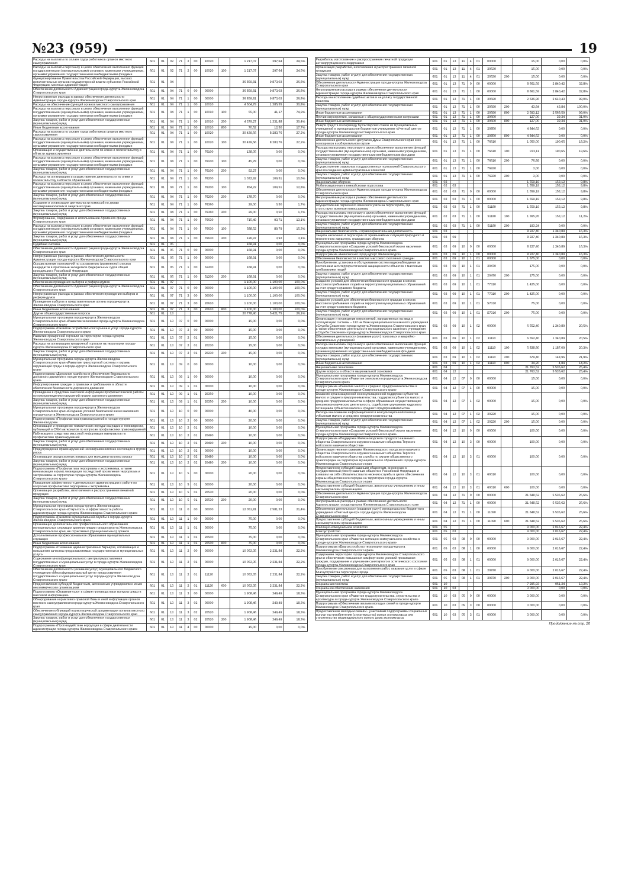№23 (959) 19
| Расходы на выплаты по оплате труда работников органов местного самоуправления | 601 | 01 | 02 | 71 | 2 | 00 | 10020 | | 1 217,07 | 297,64 | 24,5% |
| Расходы на выплаты персоналу в целях обеспечения выполнения функций государственными (муниципальными) органами, казенными учреждениями, органами управления государственными внебюджетными фондами | 601 | 01 | 02 | 71 | 2 | 00 | 10020 | 100 | 1 217,07 | 297,64 | 24,5% |
| Функционирование Правительства Российской Федерации, высших исполнительных органов государственной власти субъектов Российской Федерации, местных администраций | 601 | 01 | 04 | | | | | | 36 859,81 | 9 873,03 | 26,8% |
| Обеспечение деятельности Администрации города-курорта Железноводска Ставропольского края | 601 | 01 | 04 | 71 | 0 | 00 | 00000 | | 36 859,81 | 9 873,03 | 26,8% |
| Непрограммные расходы в рамках обеспечения деятельности Администрации города-курорта Железноводска Ставропольского края | 601 | 01 | 04 | 71 | 1 | 00 | 00000 | | 36 859,81 | 9 873,03 | 26,8% |
| Расходы на обеспечение функций органов местного самоуправления | 601 | 01 | 04 | 71 | 1 | 00 | 10010 | | 4 504,79 | 1 385,55 | 30,8% |
| Расходы на выплаты персоналу в целях обеспечения выполнения функций государственными (муниципальными) органами, казенными учреждениями, органами управления государственными внебюджетными фондами | 601 | 01 | 04 | 71 | 1 | 00 | 10010 | 100 | 55,00 | 41,17 | 74,9% |
| Закупка товаров, работ и услуг для обеспечения государственных (муниципальных) нужд | 601 | 01 | 04 | 71 | 1 | 00 | 10010 | 200 | 4 379,27 | 1 331,88 | 30,4% |
| Иные бюджетные ассигнования | 601 | 01 | 04 | 71 | 1 | 00 | 10010 | 800 | 70,52 | 12,50 | 17,7% |
| Расходы на выплаты по оплате труда работников органов местного самоуправления | 601 | 01 | 04 | 71 | 1 | 00 | 10020 | | 30 439,56 | 8 283,76 | 27,2% |
| Расходы на выплаты персоналу в целях обеспечения выполнения функций государственными (муниципальными) органами, казенными учреждениями, органами управления государственными внебюджетными фондами | 601 | 01 | 04 | 71 | 1 | 00 | 10020 | 100 | 30 439,56 | 8 283,76 | 27,2% |
| Организация и осуществление деятельности по опеке и попечительству в области здравоохранения | 601 | 01 | 04 | 71 | 1 | 00 | 76100 | | 138,05 | 0,00 | 0,0% |
| Расходы на выплаты персоналу в целях обеспечения выполнения функций государственными (муниципальными) органами, казенными учреждениями, органами управления государственными внебюджетными фондами | 601 | 01 | 04 | 71 | 1 | 00 | 76100 | 100 | 45,78 | 0,00 | 0,0% |
| Закупка товаров, работ и услуг для обеспечения государственных (муниципальных) нужд | 601 | 01 | 04 | 71 | 1 | 00 | 76100 | 200 | 92,27 | 0,00 | 0,0% |
| Расходы на организацию и осуществление деятельности по опеке и попечительству в области образования | 601 | 01 | 04 | 71 | 1 | 00 | 76200 | | 1 032,92 | 109,51 | 10,6% |
| Расходы на выплаты персоналу в целях обеспечения выполнения функций государственными (муниципальными) органами, казенными учреждениями, органами управления государственными внебюджетными фондами | 601 | 01 | 04 | 71 | 1 | 00 | 76200 | 100 | 854,22 | 109,51 | 12,8% |
| Закупка товаров, работ и услуг для обеспечения государственных (муниципальных) нужд | 601 | 01 | 04 | 71 | 1 | 00 | 76200 | 200 | 178,70 | 0,00 | 0,0% |
| Создание и организация деятельности комиссий по делам несовершеннолетних и защите их прав | 601 | 01 | 04 | 71 | 1 | 00 | 76360 | | 29,00 | 0,50 | 1,7% |
| Закупка товаров, работ и услуг для обеспечения государственных (муниципальных) нужд | 601 | 01 | 04 | 71 | 1 | 00 | 76360 | 200 | 29,00 | 0,50 | 1,7% |
| Формирование, содержание и использование Архивного фонда Ставропольского края | 601 | 01 | 04 | 71 | 1 | 00 | 76630 | | 715,49 | 93,71 | 13,1% |
| Расходы на выплаты персоналу в целях обеспечения выполнения функций государственными (муниципальными) органами, казенными учреждениями, органами управления государственными внебюджетными фондами | 601 | 01 | 04 | 71 | 1 | 00 | 76630 | 100 | 588,52 | 89,79 | 15,3% |
| Закупка товаров, работ и услуг для обеспечения государственных (муниципальных) нужд | 601 | 01 | 04 | 71 | 1 | 00 | 76630 | 200 | 126,97 | 3,92 | 3,1% |
| Судебная система | 601 | 01 | 05 | | | | | | 168,91 | 0,00 | 0,0% |
| Обеспечение деятельности Администрации города-курорта Железноводска Ставропольского края | 601 | 01 | 05 | 71 | 0 | 00 | 00000 | | 168,91 | 0,00 | 0,0% |
| Непрограммные расходы в рамках обеспечения деятельности Администрации города-курорта Железноводска Ставропольского края | 601 | 01 | 05 | 71 | 1 | 00 | 00000 | | 168,91 | 0,00 | 0,0% |
| Осуществление полномочий по составлению (изменению) списков кандидатов в присяжные заседатели федеральных судов общей юрисдикции в Российской Федерации | 601 | 01 | 05 | 71 | 1 | 00 | 51200 | | 168,91 | 0,00 | 0,0% |
| Закупка товаров, работ и услуг для обеспечения государственных (муниципальных) нужд | 601 | 01 | 05 | 71 | 1 | 00 | 51200 | 200 | 168,91 | 0,00 | 0,0% |
| Обеспечение проведения выборов и референдумов | 601 | 01 | 07 | | | | | | 1 100,00 | 1 100,00 | 100,0% |
| Обеспечение деятельности Администрации города-курорта Железноводска Ставропольского края | 601 | 01 | 07 | 71 | 0 | 00 | 00000 | | 1 100,00 | 1 100,00 | 100,0% |
| Непрограммные расходы в рамках обеспечения проведения выборов и референдумов | 601 | 01 | 07 | 71 | 3 | 00 | 00000 | | 1 100,00 | 1 100,00 | 100,0% |
| Проведение выборов в представительные органы города-курорта Железноводска Ставропольского края | 601 | 01 | 07 | 71 | 3 | 00 | 20610 | | 1 100,00 | 1 100,00 | 100,0% |
| Иные бюджетные ассигнования | 601 | 01 | 07 | 71 | 3 | 00 | 20610 | 800 | 1 100,00 | 1 100,00 | 100,0% |
| Другие общегосударственные вопросы | 601 | 01 | 13 | | | | | | 20 778,40 | 5 421,75 | 26,1% |
| Муниципальная программа города-курорта Железноводска Ставропольского края «Развитие экономики города-курорта Железноводска Ставропольского края» | 601 | 01 | 13 | 07 | 0 | 00 | 00000 | | 15,00 | 0,00 | 0,0% |
| Подпрограмма «Развитие потребительского рынка и услуг города-курорта Железноводска Ставропольского края» | 601 | 01 | 13 | 07 | 2 | 00 | 00000 | | 15,00 | 0,00 | 0,0% |
| Развитие ярмарочной торговли на территории города-курорта Железноводска Ставропольского края | 601 | 01 | 13 | 07 | 2 | 01 | 00000 | | 15,00 | 0,00 | 0,0% |
| Расходы на организацию ярмарочной торговли на территории города-курорта Железноводска Ставропольского края | 601 | 01 | 13 | 07 | 2 | 01 | 20230 | | 15,00 | 0,00 | 0,0% |
| Закупка товаров, работ и услуг для обеспечения государственных (муниципальных) нужд | 601 | 01 | 13 | 07 | 2 | 01 | 20230 | 200 | 15,00 | 0,00 | 0,0% |
| Муниципальная программа города-курорта Железноводска Ставропольского края «Развитие транспортной системы и охрана окружающей среды в городе-курорте Железноводске Ставропольского края» | 601 | 01 | 13 | 09 | 0 | 00 | 00000 | | 10,00 | 0,00 | 0,0% |
| Подпрограмма «Дорожное хозяйство и обеспечение безопасности дорожного движения в городе-курорте Железноводске Ставропольского края» | 601 | 01 | 13 | 09 | 1 | 00 | 00000 | | 10,00 | 0,00 | 0,0% |
| Информирование граждан о правилах и требованиях в области обеспечения безопасности дорожного движения | 601 | 01 | 13 | 09 | 1 | 01 | 00000 | | 10,00 | 0,00 | 0,0% |
| Проведение в средствах массовой информации профилактической работы по предупреждению нарушений правил дорожного движения | 601 | 01 | 13 | 09 | 1 | 01 | 20350 | | 10,00 | 0,00 | 0,0% |
| Закупка товаров, работ и услуг для обеспечения государственных (муниципальных) нужд | 601 | 01 | 13 | 09 | 1 | 01 | 20350 | 200 | 10,00 | 0,00 | 0,0% |
| Муниципальная программа города-курорта Железноводска Ставропольского края «Создание условий безопасной жизни населения города-курорта Железноводска Ставропольского края» | 601 | 01 | 13 | 10 | 0 | 00 | 00000 | | 40,00 | 0,00 | 0,0% |
| Подпрограмма «Профилактика правонарушений в городе-курорте Железноводске» | 601 | 01 | 13 | 10 | 2 | 00 | 00000 | | 20,00 | 0,00 | 0,0% |
| Организация и проведение тематических передач на радио и телевидении, публикаций в СМИ материалов по вопросам профилактики правонарушений | 601 | 01 | 13 | 10 | 2 | 01 | 00000 | | 10,00 | 0,00 | 0,0% |
| Публикация в средствах массовой информации материалов по профилактике правонарушений | 601 | 01 | 13 | 10 | 2 | 01 | 20490 | | 10,00 | 0,00 | 0,0% |
| Закупка товаров, работ и услуг для обеспечения государственных (муниципальных) нужд | 601 | 01 | 13 | 10 | 2 | 01 | 20490 | 200 | 10,00 | 0,00 | 0,0% |
| Предупреждение правонарушений несовершеннолетних состоящих в группе риска | 601 | 01 | 13 | 10 | 2 | 02 | 00000 | | 10,00 | 0,00 | 0,0% |
| Организация экскурсионных поездок для молодежи «группы риска» | 601 | 01 | 13 | 10 | 2 | 02 | 20480 | | 10,00 | 0,00 | 0,0% |
| Закупка товаров, работ и услуг для обеспечения государственных (муниципальных) нужд | 601 | 01 | 13 | 10 | 2 | 02 | 20480 | 200 | 10,00 | 0,00 | 0,0% |
| Подпрограмма «Профилактика терроризма и экстремизма, а также минимизация и (или) ликвидация последствий проявления терроризма и экстремизма на территории города-курорта Железноводска Ставропольского края» | 601 | 01 | 13 | 10 | 5 | 00 | 00000 | | 20,00 | 0,00 | 0,0% |
| Повышение эффективности деятельности администрации в работе по вопросам профилактики терроризма и экстремизма | 601 | 01 | 13 | 10 | 5 | 01 | 00000 | | 20,00 | 0,00 | 0,0% |
| Организация разработки, изготовления и распространения печатной продукции | 601 | 01 | 13 | 10 | 5 | 01 | 20530 | | 20,00 | 0,00 | 0,0% |
| Закупка товаров, работ и услуг для обеспечения государственных (муниципальных) нужд | 601 | 01 | 13 | 10 | 5 | 01 | 20530 | 200 | 20,00 | 0,00 | 0,0% |
| Муниципальная программа города-курорта Железноводска Ставропольского края «Открытость и эффективность работы администрации города-курорта Железноводска Ставропольского края» | 601 | 01 | 13 | 11 | 0 | 00 | 00000 | | 12 051,81 | 2 581,33 | 21,4% |
| Подпрограмма «Развитие муниципальной службы в городе-курорте Железноводске Ставропольского края» | 601 | 01 | 13 | 11 | 1 | 00 | 00000 | | 75,00 | 0,00 | 0,0% |
| Организация дополнительного профессионального образования муниципальных служащих администрации города-курорта Железноводска Ставропольского края, ее отраслевых (функциональных) органов | 601 | 01 | 13 | 11 | 1 | 01 | 00000 | | 75,00 | 0,00 | 0,0% |
| Дополнительное профессиональное образование муниципальных служащих | 601 | 01 | 13 | 11 | 1 | 01 | 20500 | | 75,00 | 0,00 | 0,0% |
| Иные бюджетные ассигнования | 601 | 01 | 13 | 11 | 1 | 01 | 20500 | 800 | 75,00 | 0,00 | 0,0% |
| Подпрограмма «Снижение административных барьеров, оптимизация и повышение качества предоставляемых государственных и муниципальных услуг» | 601 | 01 | 13 | 11 | 2 | 00 | 00000 | | 10 053,35 | 2 231,84 | 22,2% |
| Содержание многофункционального центра предоставления государственных и муниципальных услуг в городе-курорте Железноводске Ставропольского края | 601 | 01 | 13 | 11 | 2 | 01 | 00000 | | 10 053,35 | 2 231,84 | 22,2% |
| Обеспечение деятельности (оказание услуг) муниципального бюджетного учреждения «Многофункциональный центр предоставления государственных и муниципальных услуг города-курорта Железноводска Ставропольского края» | 601 | 01 | 13 | 11 | 2 | 01 | 11120 | | 10 053,35 | 2 231,84 | 22,2% |
| Предоставление субсидий бюджетным, автономным учреждениям и иным некоммерческим организациям | 601 | 01 | 13 | 11 | 2 | 01 | 11120 | 600 | 10 053,35 | 2 231,84 | 22,2% |
| Подпрограмма «Оказание услуг в сфере производства и выпуска средств массовой информации» | 601 | 01 | 13 | 11 | 3 | 00 | 00000 | | 1 908,46 | 349,49 | 18,3% |
| Обнародование нормативно-правовой базы и иной информации органов местного самоуправления города-курорта Железноводска Ставропольского края | 601 | 01 | 13 | 11 | 3 | 02 | 00000 | | 1 908,46 | 349,49 | 18,3% |
| Обеспечение публикаций нормотворческой документации органов местного самоуправления города-курорта Железноводска Ставропольского края | 601 | 01 | 13 | 11 | 3 | 02 | 20520 | | 1 908,46 | 349,49 | 18,3% |
| Закупка товаров, работ и услуг для обеспечения государственных (муниципальных) нужд | 601 | 01 | 13 | 11 | 3 | 02 | 20520 | 200 | 1 908,46 | 349,49 | 18,3% |
| Подпрограмма «Противодействие коррупции в сфере деятельности администрации города-курорта Железноводска Ставропольского края» | 601 | 01 | 13 | 11 | 4 | 00 | 00000 | | 15,00 | 0,00 | 0,0% |
| Разработка, изготовление и распространение печатной продукции антикоррупционного содержания | 601 | 01 | 13 | 11 | 4 | 01 | 00000 | | 15,00 | 0,00 | 0,0% |
| Организация разработки, изготовления и распространения печатной продукции | 601 | 01 | 13 | 11 | 4 | 01 | 20530 | | 15,00 | 0,00 | 0,0% |
| Закупка товаров, работ и услуг для обеспечения государственных (муниципальных) нужд | 601 | 01 | 13 | 11 | 4 | 01 | 20530 | 200 | 15,00 | 0,00 | 0,0% |
| Обеспечение деятельности Администрации города-курорта Железноводска Ставропольского края | 601 | 01 | 13 | 71 | 0 | 00 | 00000 | | 8 661,59 | 2 840,42 | 32,8% |
| Непрограммные расходы в рамках обеспечения деятельности Администрации города-курорта Железноводска Ставропольского края | 601 | 01 | 13 | 71 | 1 | 00 | 00000 | | 8 661,59 | 2 840,42 | 32,8% |
| Расходы на исполнение судебных актов и на уплату государственной пошлины | 601 | 01 | 13 | 71 | 1 | 00 | 20590 | | 2 636,96 | 2 610,43 | 99,0% |
| Закупка товаров, работ и услуг для обеспечения государственных (муниципальных) нужд | 601 | 01 | 13 | 71 | 1 | 00 | 20590 | 200 | 43,84 | 43,84 | 100,0% |
| Иные бюджетные ассигнования | 601 | 01 | 13 | 71 | 1 | 00 | 20590 | 800 | 2 593,12 | 2 566,59 | 99,0% |
| Прочие мероприятия, связанные с общегосударственными вопросами | 601 | 01 | 13 | 71 | 1 | 00 | 20600 | | 127,00 | 39,34 | 31,0% |
| Иные бюджетные ассигнования | 601 | 01 | 13 | 71 | 1 | 00 | 20600 | 800 | 127,00 | 39,34 | 31,0% |
| Резерв средств по переводу бухгалтерских ставок из муниципальных учреждений в муниципальное бюджетное учреждение «Учетный центр» города-курорта Железноводска Ставропольского края | 601 | 01 | 13 | 71 | 1 | 00 | 20850 | | 4 844,63 | 0,00 | 0,0% |
| Иные бюджетные ассигнования | 601 | 01 | 13 | 71 | 1 | 00 | 20850 | 800 | 4 844,63 | 0,00 | 0,0% |
| Обеспечение деятельности депутатов Думы Ставропольского края и их помощников в избирательном округе | 601 | 01 | 13 | 71 | 1 | 00 | 76610 | | 1 050,00 | 190,65 | 18,2% |
| Расходы на выплаты персоналу в целях обеспечения выполнения функций государственными (муниципальными) органами, казенными учреждениями, органами управления государственными внебюджетными фондами | 601 | 01 | 13 | 71 | 1 | 00 | 76610 | 100 | 973,11 | 190,65 | 19,6% |
| Закупка товаров, работ и услуг для обеспечения государственных (муниципальных) нужд | 601 | 01 | 13 | 71 | 1 | 00 | 76610 | 200 | 76,89 | 0,00 | 0,0% |
| Осуществление отдельных государственных полномочий Ставропольского края по созданию административных комиссий | 601 | 01 | 13 | 71 | 1 | 00 | 76930 | | 3,00 | 0,00 | 0,0% |
| Закупка товаров, работ и услуг для обеспечения государственных (муниципальных) нужд | 601 | 01 | 13 | 71 | 1 | 00 | 76930 | 200 | 3,00 | 0,00 | 0,0% |
| Национальная оборона | 601 | 02 | | | | | | | 1 559,19 | 153,12 | 9,8% |
| Мобилизационная и вневойсковая подготовка | 601 | 02 | 03 | | | | | | 1 559,19 | 153,12 | 9,8% |
| Обеспечение деятельности Администрации города-курорта Железноводска Ставропольского края | 601 | 02 | 03 | 71 | 0 | 00 | 00000 | | 1 559,19 | 153,12 | 9,8% |
| Непрограммные расходы в рамках обеспечения деятельности Администрации города-курорта Железноводска Ставропольского края | 601 | 02 | 03 | 71 | 1 | 00 | 00000 | | 1 559,19 | 153,12 | 9,8% |
| Осуществление первичного воинского учета на территориях, где отсутствуют военные комиссариаты | 601 | 02 | 03 | 71 | 1 | 00 | 51180 | | 1 559,19 | 153,12 | 9,8% |
| Расходы на выплаты персоналу в целях обеспечения выполнения функций государственными (муниципальными) органами, казенными учреждениями, органами управления государственными внебюджетными фондами | 601 | 02 | 03 | 71 | 1 | 00 | 51180 | 100 | 1 365,95 | 153,12 | 11,2% |
| Закупка товаров, работ и услуг для обеспечения государственных (муниципальных) нужд | 601 | 02 | 03 | 71 | 1 | 00 | 51180 | 200 | 193,24 | 0,00 | 0,0% |
| Национальная безопасность и правоохранительная деятельность | 601 | 03 | | | | | | | 8 227,40 | 1 340,89 | 16,3% |
| Защита населения и территории от чрезвычайных ситуаций природного и техногенного характера, гражданская оборона | 601 | 03 | 09 | | | | | | 8 227,40 | 1 340,89 | 16,3% |
| Муниципальная программа города-курорта Железноводска Ставропольского края «Создание условий безопасной жизни населения города-курорта Железноводска Ставропольского края» | 601 | 03 | 09 | 10 | 0 | 00 | 00000 | | 8 227,40 | 1 340,89 | 16,3% |
| Подпрограмма «Безопасный город-курорт Железноводск» | 601 | 03 | 09 | 10 | 1 | 00 | 00000 | | 8 227,40 | 1 340,89 | 16,3% |
| Обеспечение безопасности в местах массового скопления граждан | 601 | 03 | 09 | 10 | 1 | 01 | 00000 | | 1 675,00 | 0,00 | 0,0% |
| Приобретение, установка и обслуживание систем видеонаблюдения за состоянием антитеррористической защищенности объектов с массовым пребыванием людей | 601 | 03 | 09 | 10 | 1 | 01 | 20470 | | 175,00 | 0,00 | 0,0% |
| Закупка товаров, работ и услуг для обеспечения государственных (муниципальных) нужд | 601 | 03 | 09 | 10 | 1 | 01 | 20470 | 200 | 175,00 | 0,00 | 0,0% |
| Создание условий для обеспечения безопасности граждан в местах массового пребывания людей на территории муниципальных образований за счет средств краевого бюджета | 601 | 03 | 09 | 10 | 1 | 01 | 77310 | | 1 425,00 | 0,00 | 0,0% |
| Закупка товаров, работ и услуг для обеспечения государственных (муниципальных) нужд | 601 | 03 | 09 | 10 | 1 | 01 | 77310 | 200 | 1 425,00 | 0,00 | 0,0% |
| Создание условий для обеспечения безопасности граждан в местах массового пребывания людей на территории муниципальных образований за счет средств местного бюджета | 601 | 03 | 09 | 10 | 1 | 01 | S7310 | | 75,00 | 0,00 | 0,0% |
| Закупка товаров, работ и услуг для обеспечения государственных (муниципальных) нужд | 601 | 03 | 09 | 10 | 1 | 01 | S7310 | 200 | 75,00 | 0,00 | 0,0% |
| Организация и проведение мероприятий, направленных на ввод в эксплуатацию системы – 112 на базе муниципального казенного учреждения «Служба Спасения» города-курорта Железноводска Ставропольского края, а также обеспечение деятельности муниципального казенного учреждения «Служба Спасения» города-курорта Железноводска Ставропольского края | 601 | 03 | 09 | 10 | 1 | 02 | 00000 | | 6 552,40 | 1 340,89 | 20,5% |
| Обеспечение деятельности (оказание услуг) поисковых и аварийно-спасательных учреждений | 601 | 03 | 09 | 10 | 1 | 02 | 11110 | | 6 552,40 | 1 340,89 | 20,5% |
| Расходы на выплаты персоналу в целях обеспечения выполнения функций государственными (муниципальными) органами, казенными учреждениями, органами управления государственными внебюджетными фондами | 601 | 03 | 09 | 10 | 1 | 02 | 11110 | 100 | 5 838,80 | 1 187,09 | 20,3% |
| Закупка товаров, работ и услуг для обеспечения государственных (муниципальных) нужд | 601 | 03 | 09 | 10 | 1 | 02 | 11110 | 200 | 679,40 | 148,96 | 21,9% |
| Иные бюджетные ассигнования | 601 | 03 | 09 | 10 | 1 | 02 | 11110 | 800 | 34,20 | 4,84 | 14,2% |
| Национальная экономика | 601 | 04 | | | | | | | 21 763,52 | 5 535,62 | 25,4% |
| Другие вопросы в области национальной экономики | 601 | 04 | 12 | | | | | | 21 763,52 | 5 535,62 | 25,4% |
| Муниципальная программа города-курорта Железноводска Ставропольского края «Развитие экономики города-курорта Железноводска Ставропольского края» | 601 | 04 | 12 | 07 | 0 | 00 | 00000 | | 15,00 | 0,00 | 0,0% |
| Подпрограмма «Развитие малого и среднего предпринимательства в городе-курорте Железноводске Ставропольского края» | 601 | 04 | 12 | 07 | 1 | 00 | 00000 | | 15,00 | 0,00 | 0,0% |
| Оказание организационной и консультационной поддержки субъектов малого и среднего предпринимательства, поддержки субъектов малого и среднего предпринимательства в сфере образования осуществляющих внешнеэкономическую деятельность, содействие улучшению кадрового потенциала субъектов малого и среднего предпринимательства | 601 | 04 | 12 | 07 | 1 | 02 | 00000 | | 15,00 | 0,00 | 0,0% |
| Расходы на оказание информационной и консультационной помощи субъектам малого и среднего предпринимательства | 601 | 04 | 12 | 07 | 1 | 02 | 20220 | | 15,00 | 0,00 | 0,0% |
| Закупка товаров, работ и услуг для обеспечения государственных (муниципальных) нужд | 601 | 04 | 12 | 07 | 1 | 02 | 20220 | 200 | 15,00 | 0,00 | 0,0% |
| Муниципальная программа города-курорта Железноводска Ставропольского края «Создание условий безопасной жизни населения города-курорта Железноводска Ставропольского края» | 601 | 04 | 12 | 10 | 0 | 00 | 00000 | | 100,00 | 0,00 | 0,0% |
| Подпрограмма «Поддержка Железноводского городского казачьего общества Ставропольского окружного казачьего общества Терского войскового казачьего общества» | 601 | 04 | 12 | 10 | 3 | 00 | 00000 | | 100,00 | 0,00 | 0,0% |
| Организация несения казаками Железноводского городского казачьего общества Ставропольского окружного казачьего общества Терского войскового казачьего общества службы по охране общественного правопорядка на территории муниципального образования города-курорта Железноводска Ставропольского края | 601 | 04 | 12 | 10 | 3 | 01 | 00000 | | 100,00 | 0,00 | 0,0% |
| Предоставление субсидий казачьим обществам, внесенным в государственный реестр казачьих обществ в Российской Федерации и взявшим на себя обязательства по несению службы в целях обеспечения охраны общественного порядка на территории города-курорта Железноводска Ставропольского края | 601 | 04 | 12 | 10 | 3 | 01 | 60010 | | 100,00 | 0,00 | 0,0% |
| Предоставление субсидий бюджетным, автономным учреждениям и иным некоммерческим организациям | 601 | 04 | 12 | 10 | 3 | 01 | 60010 | 600 | 100,00 | 0,00 | 0,0% |
| Обеспечение деятельности Администрации города-курорта Железноводска Ставропольского края | 601 | 04 | 12 | 71 | 0 | 00 | 00000 | | 21 648,52 | 5 535,62 | 25,6% |
| Непрограммные расходы в рамках обеспечения деятельности Администрации города-курорта Железноводска Ставропольского края | 601 | 04 | 12 | 71 | 1 | 00 | 00000 | | 21 648,52 | 5 535,62 | 25,6% |
| Обеспечение деятельности (оказание услуг) муниципального бюджетного учреждения «Учетный центр» города-курорта Железноводска Ставропольского края | 601 | 04 | 12 | 71 | 1 | 00 | 11090 | | 21 648,52 | 5 535,62 | 25,6% |
| Предоставление субсидий бюджетным, автономным учреждениям и иным некоммерческим организациям | 601 | 04 | 12 | 71 | 1 | 00 | 11090 | 600 | 21 648,52 | 5 535,62 | 25,6% |
| Жилищно-коммунальное хозяйство | 601 | 05 | | | | | | | 9 000,00 | 2 016,67 | 22,4% |
| Благоустройство | 601 | 05 | 03 | | | | | | 9 000,00 | 2 016,67 | 22,4% |
| Муниципальная программа города-курорта Железноводска Ставропольского края «Развитие жилищно-коммунального хозяйства в городе-курорте Железноводске Ставропольского края» | 601 | 05 | 03 | 08 | 0 | 00 | 00000 | | 9 000,00 | 2 016,67 | 22,4% |
| Подпрограмма «Благоустройство территории города-курорта Железноводска Ставропольского края» | 601 | 05 | 03 | 08 | 1 | 00 | 00000 | | 9 000,00 | 2 016,67 | 22,4% |
| Содержание территории города-курорта Железноводска Ставропольского края и обеспечение повышения комфортности условий проживания граждан, поддержание и улучшение санитарного и эстетического состояния города-курорта Железноводска Ставропольского края | 601 | 05 | 03 | 08 | 1 | 01 | 00000 | | 9 000,00 | 2 016,67 | 22,4% |
| Приобретение спецтехники для выполнения работ, оказания услуг в сфере благоустройства территории города | 601 | 05 | 03 | 08 | 1 | 01 | 20870 | | 9 000,00 | 2 016,67 | 22,4% |
| Закупка товаров, работ и услуг для обеспечения государственных (муниципальных) нужд | 601 | 05 | 03 | 08 | 1 | 01 | 20870 | 200 | 9 000,00 | 2 016,67 | 22,4% |
| Социальная политика | 601 | 10 | | | | | | | 7 295,93 | 961,24 | 13,2% |
| Социальное обеспечение населения | 601 | 10 | 03 | | | | | | 3 000,00 | 0,00 | 0,0% |
| Муниципальная программа города-курорта Железноводска Ставропольского края «Развитие градостроительства, строительства и архитектуры в городе-курорте Железноводске Ставропольского края» | 601 | 10 | 03 | 05 | 0 | 00 | 00000 | | 3 000,00 | 0,00 | 0,0% |
| Подпрограмма «Обеспечение жильем молодых семей в городе-курорте Железноводске Ставропольского края» | 601 | 10 | 03 | 05 | 3 | 00 | 00000 | | 3 000,00 | 0,00 | 0,0% |
| Предоставление молодым семьям - участникам подпрограммы социальных выплат на приобретение (строительство) жилья экономкласса или строительство индивидуального жилого дома экономкласса | 601 | 10 | 03 | 05 | 3 | 01 | 00000 | | 3 000,00 | 0,00 | 0,0% |
Продолжение на стр. 20